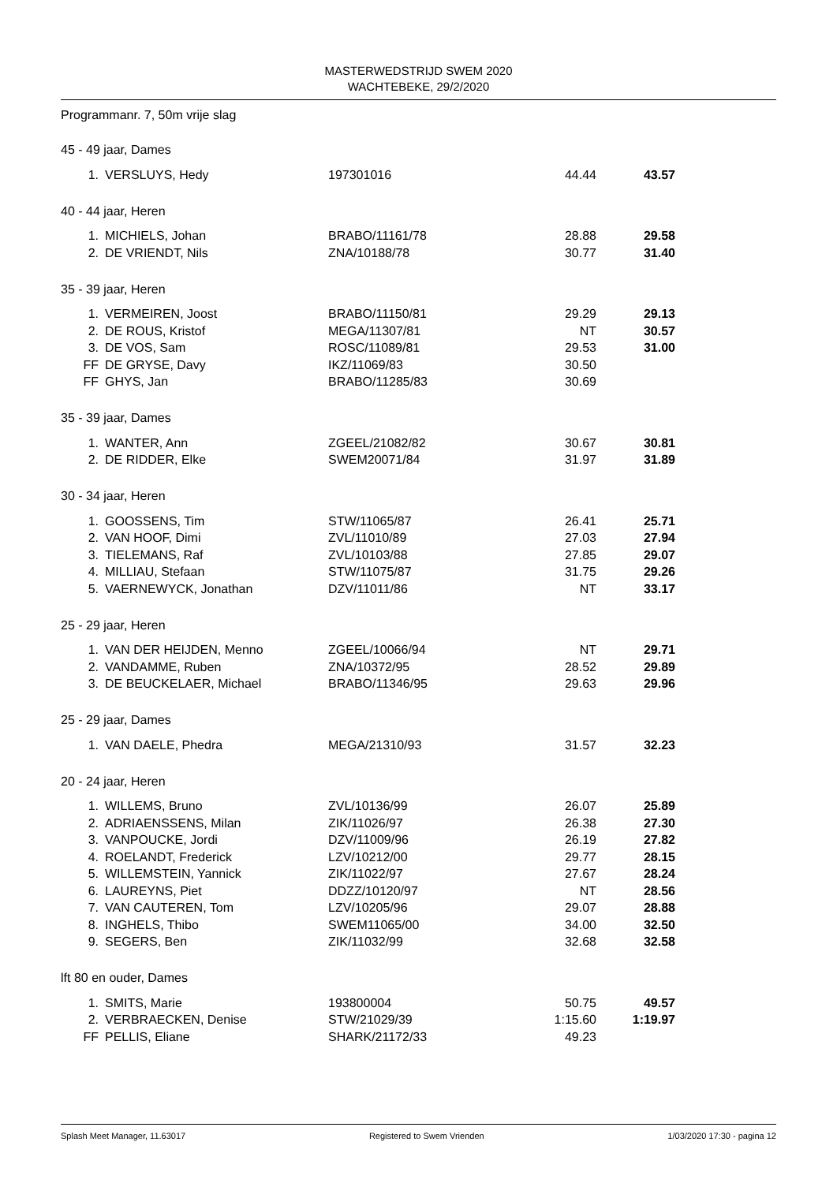MASTERWEDSTRIJD SWEM 2020
WACHTEBEKE, 29/2/2020
Programmanr. 7, 50m vrije slag
| 45 - 49 jaar, Dames | | | | |
| 1. | VERSLUYS, Hedy | 197301016 | 44.44 | 43.57 |
| 40 - 44 jaar, Heren | | | | |
| 1. | MICHIELS, Johan | BRABO/11161/78 | 28.88 | 29.58 |
| 2. | DE VRIENDT, Nils | ZNA/10188/78 | 30.77 | 31.40 |
| 35 - 39 jaar, Heren | | | | |
| 1. | VERMEIREN, Joost | BRABO/11150/81 | 29.29 | 29.13 |
| 2. | DE ROUS, Kristof | MEGA/11307/81 | NT | 30.57 |
| 3. | DE VOS, Sam | ROSC/11089/81 | 29.53 | 31.00 |
| FF | DE GRYSE, Davy | IKZ/11069/83 | 30.50 | |
| FF | GHYS, Jan | BRABO/11285/83 | 30.69 | |
| 35 - 39 jaar, Dames | | | | |
| 1. | WANTER, Ann | ZGEEL/21082/82 | 30.67 | 30.81 |
| 2. | DE RIDDER, Elke | SWEM20071/84 | 31.97 | 31.89 |
| 30 - 34 jaar, Heren | | | | |
| 1. | GOOSSENS, Tim | STW/11065/87 | 26.41 | 25.71 |
| 2. | VAN HOOF, Dimi | ZVL/11010/89 | 27.03 | 27.94 |
| 3. | TIELEMANS, Raf | ZVL/10103/88 | 27.85 | 29.07 |
| 4. | MILLIAU, Stefaan | STW/11075/87 | 31.75 | 29.26 |
| 5. | VAERNEWYCK, Jonathan | DZV/11011/86 | NT | 33.17 |
| 25 - 29 jaar, Heren | | | | |
| 1. | VAN DER HEIJDEN, Menno | ZGEEL/10066/94 | NT | 29.71 |
| 2. | VANDAMME, Ruben | ZNA/10372/95 | 28.52 | 29.89 |
| 3. | DE BEUCKELAER, Michael | BRABO/11346/95 | 29.63 | 29.96 |
| 25 - 29 jaar, Dames | | | | |
| 1. | VAN DAELE, Phedra | MEGA/21310/93 | 31.57 | 32.23 |
| 20 - 24 jaar, Heren | | | | |
| 1. | WILLEMS, Bruno | ZVL/10136/99 | 26.07 | 25.89 |
| 2. | ADRIAENSSENS, Milan | ZIK/11026/97 | 26.38 | 27.30 |
| 3. | VANPOUCKE, Jordi | DZV/11009/96 | 26.19 | 27.82 |
| 4. | ROELANDT, Frederick | LZV/10212/00 | 29.77 | 28.15 |
| 5. | WILLEMSTEIN, Yannick | ZIK/11022/97 | 27.67 | 28.24 |
| 6. | LAUREYNS, Piet | DDZZ/10120/97 | NT | 28.56 |
| 7. | VAN CAUTEREN, Tom | LZV/10205/96 | 29.07 | 28.88 |
| 8. | INGHELS, Thibo | SWEM11065/00 | 34.00 | 32.50 |
| 9. | SEGERS, Ben | ZIK/11032/99 | 32.68 | 32.58 |
| lft 80 en ouder, Dames | | | | |
| 1. | SMITS, Marie | 193800004 | 50.75 | 49.57 |
| 2. | VERBRAECKEN, Denise | STW/21029/39 | 1:15.60 | 1:19.97 |
| FF | PELLIS, Eliane | SHARK/21172/33 | 49.23 | |
Splash Meet Manager, 11.63017 Registered to Swem Vrienden 1/03/2020 17:30 - pagina 12